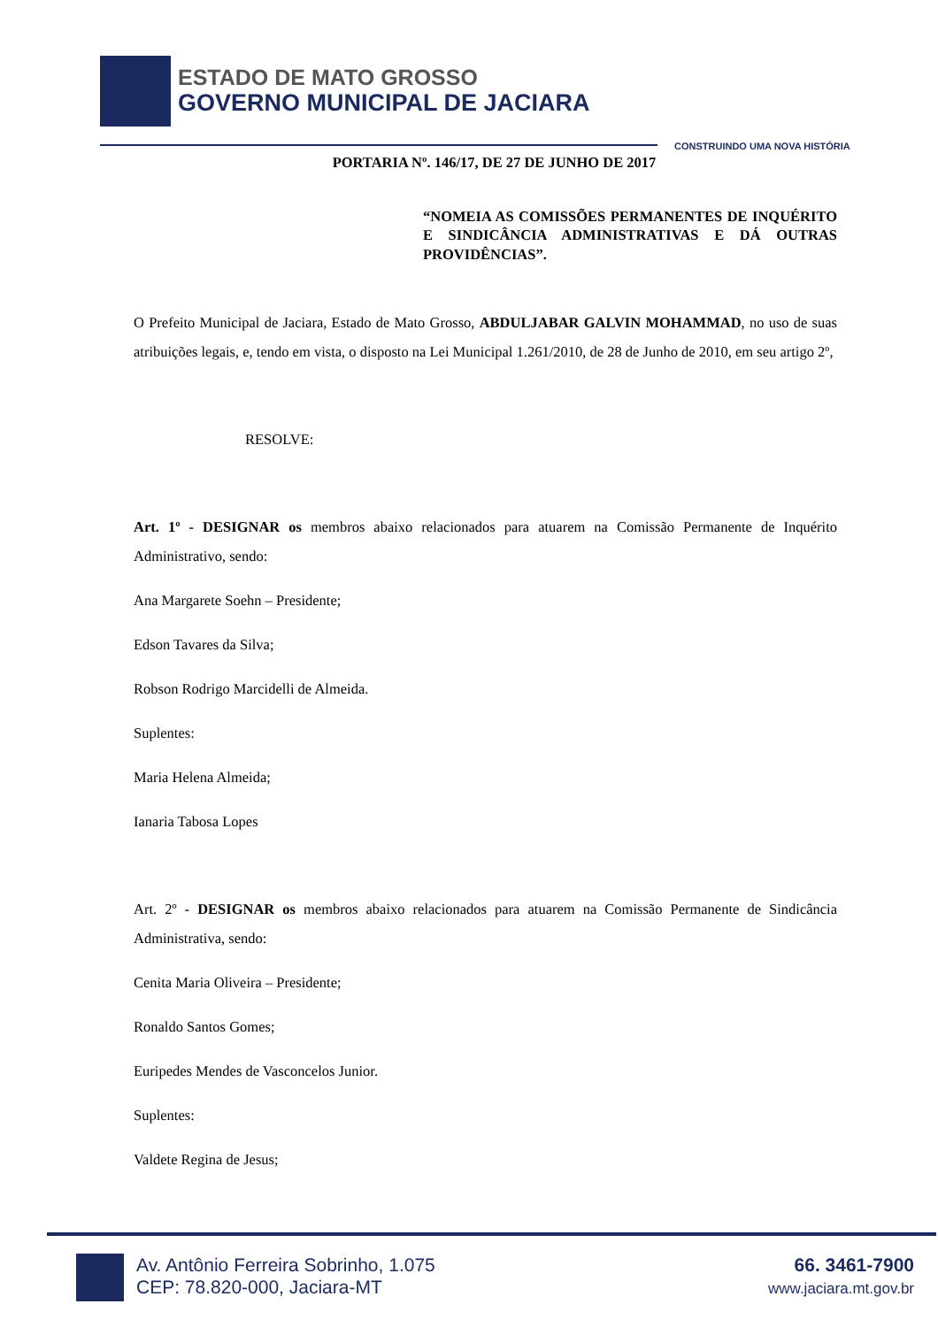ESTADO DE MATO GROSSO
GOVERNO MUNICIPAL DE JACIARA
CONSTRUINDO UMA NOVA HISTÓRIA
PORTARIA Nº. 146/17, DE 27 DE JUNHO DE 2017
“NOMEIA AS COMISSÕES PERMANENTES DE INQUÉRITO E SINDICÂNCIA ADMINISTRATIVAS E DÁ OUTRAS PROVIDÊNCIAS”.
O Prefeito Municipal de Jaciara, Estado de Mato Grosso, ABDULJABAR GALVIN MOHAMMAD, no uso de suas atribuições legais, e, tendo em vista, o disposto na Lei Municipal 1.261/2010, de 28 de Junho de 2010, em seu artigo 2º,
RESOLVE:
Art. 1º - DESIGNAR os membros abaixo relacionados para atuarem na Comissão Permanente de Inquérito Administrativo, sendo:
Ana Margarete Soehn – Presidente;
Edson Tavares da Silva;
Robson Rodrigo Marcidelli de Almeida.
Suplentes:
Maria Helena Almeida;
Ianaria Tabosa Lopes
Art. 2º - DESIGNAR os membros abaixo relacionados para atuarem na Comissão Permanente de Sindicância Administrativa, sendo:
Cenita Maria Oliveira – Presidente;
Ronaldo Santos Gomes;
Euripedes Mendes de Vasconcelos Junior.
Suplentes:
Valdete Regina de Jesus;
Av. Antônio Ferreira Sobrinho, 1.075
CEP: 78.820-000, Jaciara-MT
66. 3461-7900
www.jaciara.mt.gov.br